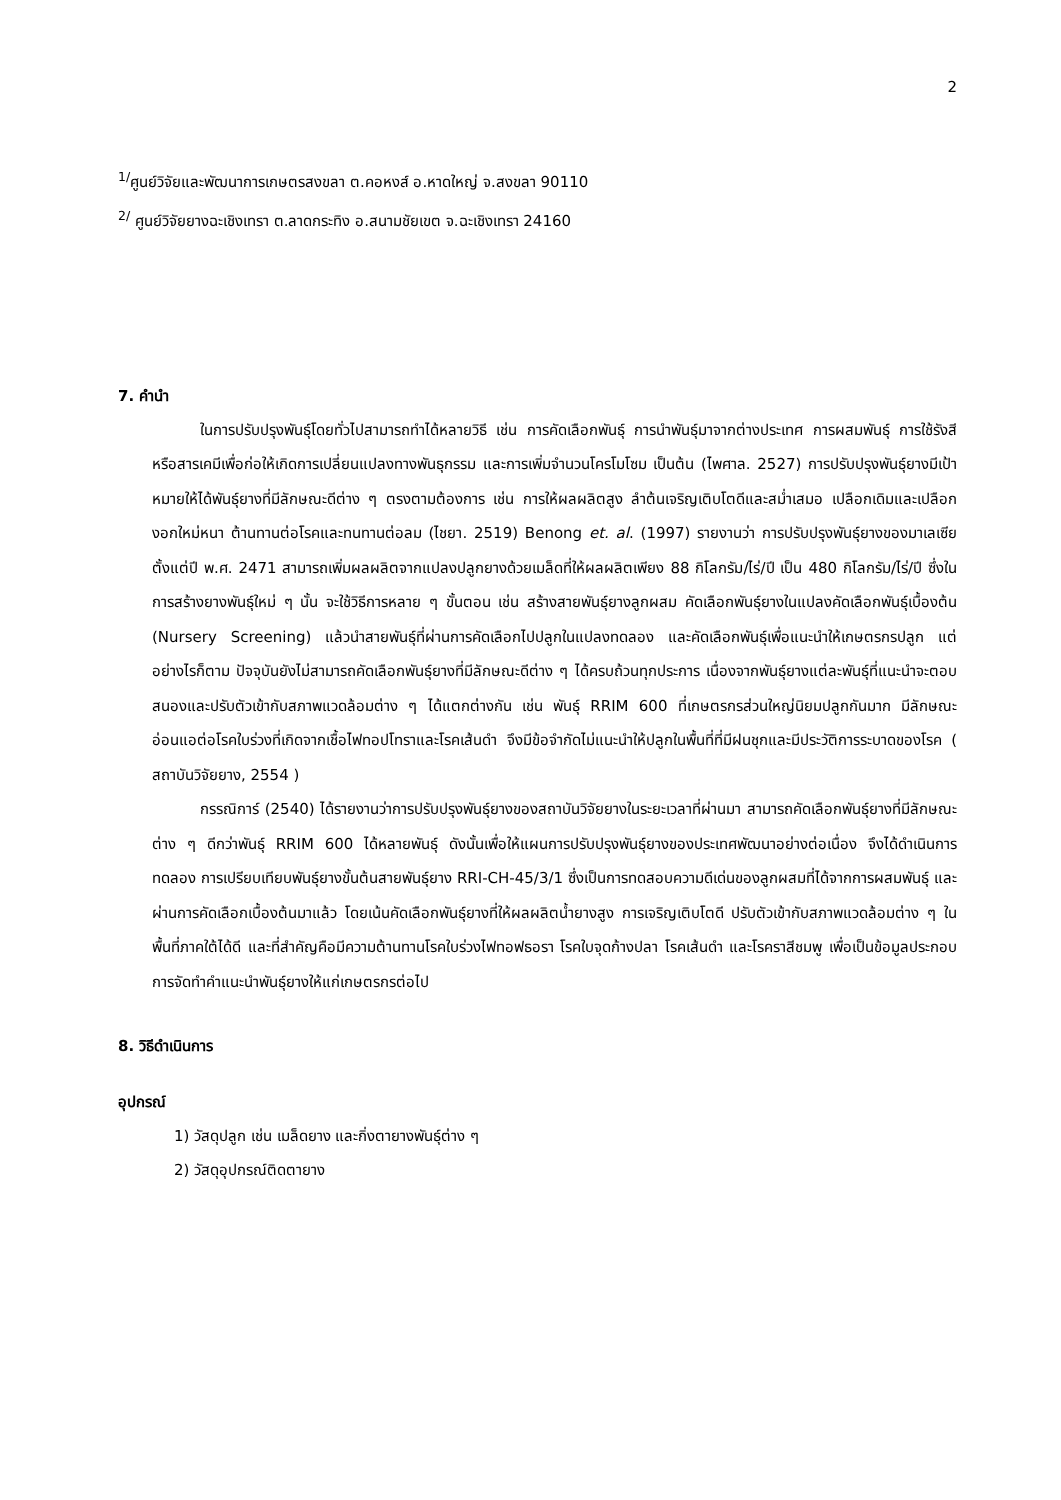2
<sup>1/</sup>ศูนย์วิจัยและพัฒนาการเกษตรสงขลา ต.คอหงส์ อ.หาดใหญ่ จ.สงขลา 90110
<sup>2/</sup> ศูนย์วิจัยยางฉะเชิงเทรา ต.ลาดกระทิง อ.สนามชัยเขต จ.ฉะเชิงเทรา 24160
7. คำนำ
ในการปรับปรุงพันธุ์โดยทั่วไปสามารถทำได้หลายวิธี เช่น การคัดเลือกพันธุ์ การนำพันธุ์มาจากต่างประเทศ การผสมพันธุ์ การใช้รังสีหรือสารเคมีเพื่อก่อให้เกิดการเปลี่ยนแปลงทางพันธุกรรม และการเพิ่มจำนวนโครโมโซม เป็นต้น (ไพศาล. 2527) การปรับปรุงพันธุ์ยางมีเป้าหมายให้ได้พันธุ์ยางที่มีลักษณะดีต่าง ๆ ตรงตามต้องการ เช่น การให้ผลผลิตสูง ลำต้นเจริญเติบโตดีและสม่ำเสมอ เปลือกเดิมและเปลือกงอกใหม่หนา ต้านทานต่อโรคและทนทานต่อลม (ไชยา. 2519) Benong et. al. (1997) รายงานว่า การปรับปรุงพันธุ์ยางของมาเลเซียตั้งแต่ปี พ.ศ. 2471 สามารถเพิ่มผลผลิตจากแปลงปลูกยางด้วยเมล็ดที่ให้ผลผลิตเพียง 88 กิโลกรัม/ไร่/ปี เป็น 480 กิโลกรัม/ไร่/ปี ซึ่งในการสร้างยางพันธุ์ใหม่ ๆ นั้น จะใช้วิธีการหลาย ๆ ขั้นตอน เช่น สร้างสายพันธุ์ยางลูกผสม คัดเลือกพันธุ์ยางในแปลงคัดเลือกพันธุ์เบื้องต้น (Nursery Screening) แล้วนำสายพันธุ์ที่ผ่านการคัดเลือกไปปลูกในแปลงทดลอง และคัดเลือกพันธุ์เพื่อแนะนำให้เกษตรกรปลูก แต่อย่างไรก็ตาม ปัจจุบันยังไม่สามารถคัดเลือกพันธุ์ยางที่มีลักษณะดีต่าง ๆ ได้ครบถ้วนทุกประการ เนื่องจากพันธุ์ยางแต่ละพันธุ์ที่แนะนำจะตอบสนองและปรับตัวเข้ากับสภาพแวดล้อมต่าง ๆ ได้แตกต่างกัน เช่น พันธุ์ RRIM 600 ที่เกษตรกรส่วนใหญ่นิยมปลูกกันมาก มีลักษณะอ่อนแอต่อโรคใบร่วงที่เกิดจากเชื้อไฟทอปโทราและโรคเส้นดำ จึงมีข้อจำกัดไม่แนะนำให้ปลูกในพื้นที่ที่มีฝนชุกและมีประวัติการระบาดของโรค ( สถาบันวิจัยยาง, 2554 )
กรรณิการ์ (2540) ได้รายงานว่าการปรับปรุงพันธุ์ยางของสถาบันวิจัยยางในระยะเวลาที่ผ่านมา สามารถคัดเลือกพันธุ์ยางที่มีลักษณะต่าง ๆ ดีกว่าพันธุ์ RRIM 600 ได้หลายพันธุ์ ดังนั้นเพื่อให้แผนการปรับปรุงพันธุ์ยางของประเทศพัฒนาอย่างต่อเนื่อง จึงได้ดำเนินการทดลอง การเปรียบเทียบพันธุ์ยางขั้นต้นสายพันธุ์ยาง RRI-CH-45/3/1 ซึ่งเป็นการทดสอบความดีเด่นของลูกผสมที่ได้จากการผสมพันธุ์ และผ่านการคัดเลือกเบื้องต้นมาแล้ว โดยเน้นคัดเลือกพันธุ์ยางที่ให้ผลผลิตน้ำยางสูง การเจริญเติบโตดี ปรับตัวเข้ากับสภาพแวดล้อมต่าง ๆ ในพื้นที่ภาคใต้ได้ดี และที่สำคัญคือมีความต้านทานโรคใบร่วงไฟทอฟธอรา โรคใบจุดก้างปลา โรคเส้นดำ และโรคราสีชมพู เพื่อเป็นข้อมูลประกอบการจัดทำคำแนะนำพันธุ์ยางให้แก่เกษตรกรต่อไป
8. วิธีดำเนินการ
อุปกรณ์
1) วัสดุปลูก เช่น เมล็ดยาง และกิ่งตายางพันธุ์ต่าง ๆ
2) วัสดุอุปกรณ์ติดตายาง